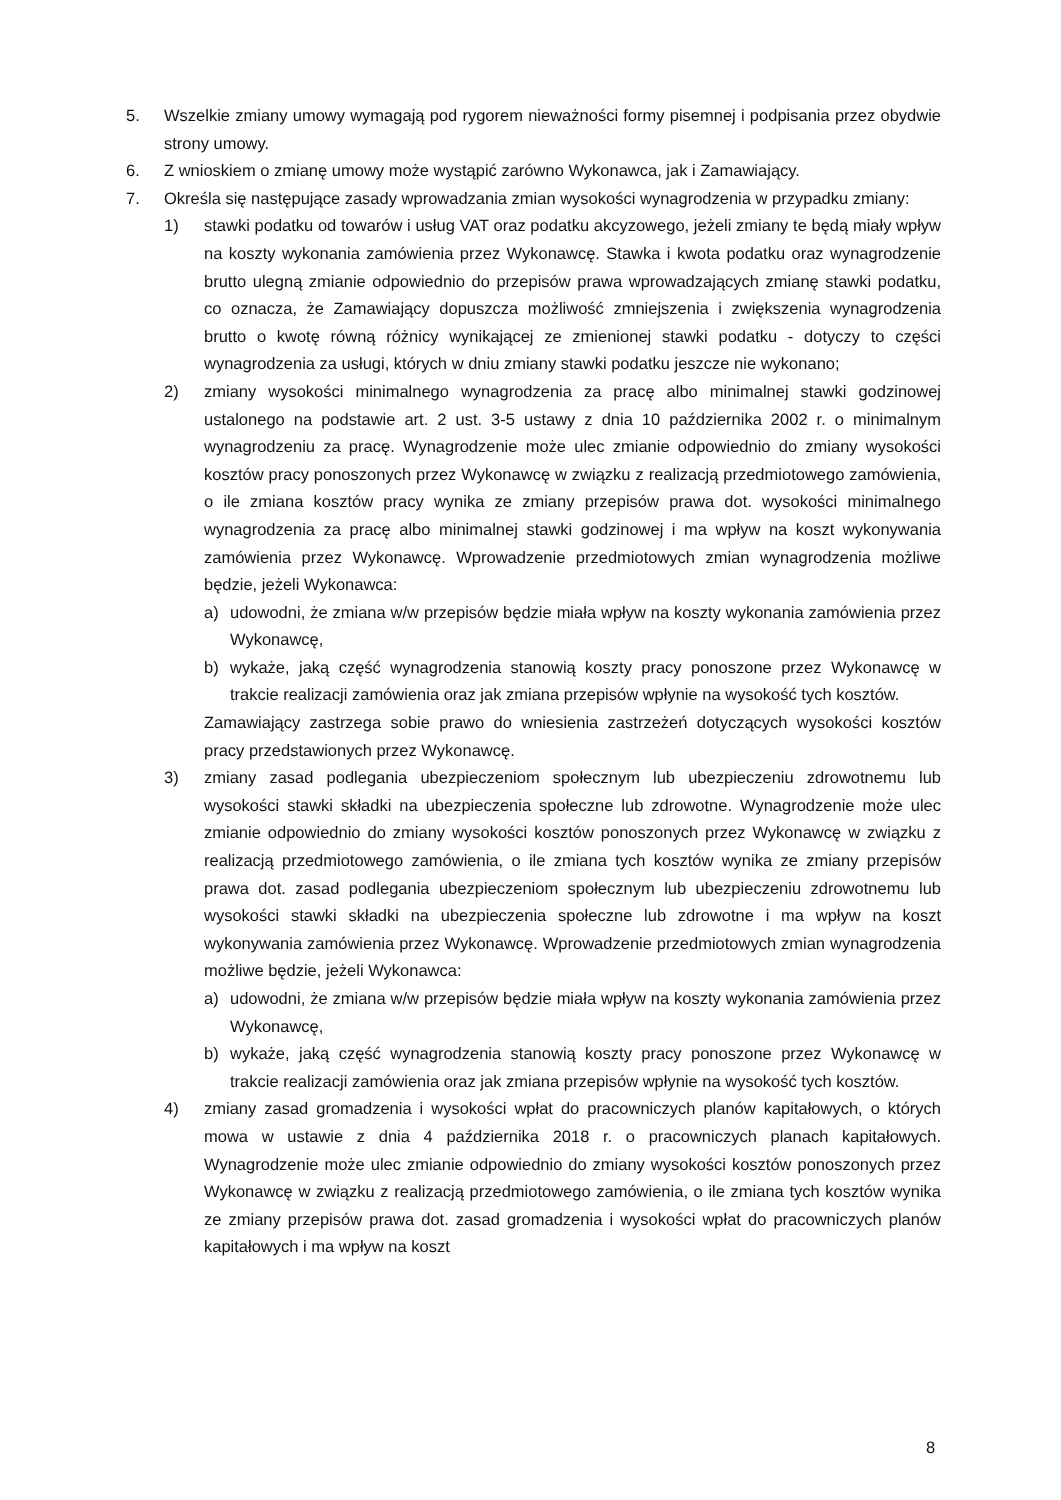5. Wszelkie zmiany umowy wymagają pod rygorem nieważności formy pisemnej i podpisania przez obydwie strony umowy.
6. Z wnioskiem o zmianę umowy może wystąpić zarówno Wykonawca, jak i Zamawiający.
7. Określa się następujące zasady wprowadzania zmian wysokości wynagrodzenia w przypadku zmiany:
1) stawki podatku od towarów i usług VAT oraz podatku akcyzowego, jeżeli zmiany te będą miały wpływ na koszty wykonania zamówienia przez Wykonawcę. Stawka i kwota podatku oraz wynagrodzenie brutto ulegną zmianie odpowiednio do przepisów prawa wprowadzających zmianę stawki podatku, co oznacza, że Zamawiający dopuszcza możliwość zmniejszenia i zwiększenia wynagrodzenia brutto o kwotę równą różnicy wynikającej ze zmienionej stawki podatku - dotyczy to części wynagrodzenia za usługi, których w dniu zmiany stawki podatku jeszcze nie wykonano;
2) zmiany wysokości minimalnego wynagrodzenia za pracę albo minimalnej stawki godzinowej ustalonego na podstawie art. 2 ust. 3-5 ustawy z dnia 10 października 2002 r. o minimalnym wynagrodzeniu za pracę. Wynagrodzenie może ulec zmianie odpowiednio do zmiany wysokości kosztów pracy ponoszonych przez Wykonawcę w związku z realizacją przedmiotowego zamówienia, o ile zmiana kosztów pracy wynika ze zmiany przepisów prawa dot. wysokości minimalnego wynagrodzenia za pracę albo minimalnej stawki godzinowej i ma wpływ na koszt wykonywania zamówienia przez Wykonawcę. Wprowadzenie przedmiotowych zmian wynagrodzenia możliwe będzie, jeżeli Wykonawca:
a) udowodni, że zmiana w/w przepisów będzie miała wpływ na koszty wykonania zamówienia przez Wykonawcę,
b) wykaże, jaką część wynagrodzenia stanowią koszty pracy ponoszone przez Wykonawcę w trakcie realizacji zamówienia oraz jak zmiana przepisów wpłynie na wysokość tych kosztów.
Zamawiający zastrzega sobie prawo do wniesienia zastrzeżeń dotyczących wysokości kosztów pracy przedstawionych przez Wykonawcę.
3) zmiany zasad podlegania ubezpieczeniom społecznym lub ubezpieczeniu zdrowotnemu lub wysokości stawki składki na ubezpieczenia społeczne lub zdrowotne. Wynagrodzenie może ulec zmianie odpowiednio do zmiany wysokości kosztów ponoszonych przez Wykonawcę w związku z realizacją przedmiotowego zamówienia, o ile zmiana tych kosztów wynika ze zmiany przepisów prawa dot. zasad podlegania ubezpieczeniom społecznym lub ubezpieczeniu zdrowotnemu lub wysokości stawki składki na ubezpieczenia społeczne lub zdrowotne i ma wpływ na koszt wykonywania zamówienia przez Wykonawcę. Wprowadzenie przedmiotowych zmian wynagrodzenia możliwe będzie, jeżeli Wykonawca:
a) udowodni, że zmiana w/w przepisów będzie miała wpływ na koszty wykonania zamówienia przez Wykonawcę,
b) wykaże, jaką część wynagrodzenia stanowią koszty pracy ponoszone przez Wykonawcę w trakcie realizacji zamówienia oraz jak zmiana przepisów wpłynie na wysokość tych kosztów.
4) zmiany zasad gromadzenia i wysokości wpłat do pracowniczych planów kapitałowych, o których mowa w ustawie z dnia 4 października 2018 r. o pracowniczych planach kapitałowych. Wynagrodzenie może ulec zmianie odpowiednio do zmiany wysokości kosztów ponoszonych przez Wykonawcę w związku z realizacją przedmiotowego zamówienia, o ile zmiana tych kosztów wynika ze zmiany przepisów prawa dot. zasad gromadzenia i wysokości wpłat do pracowniczych planów kapitałowych i ma wpływ na koszt
8